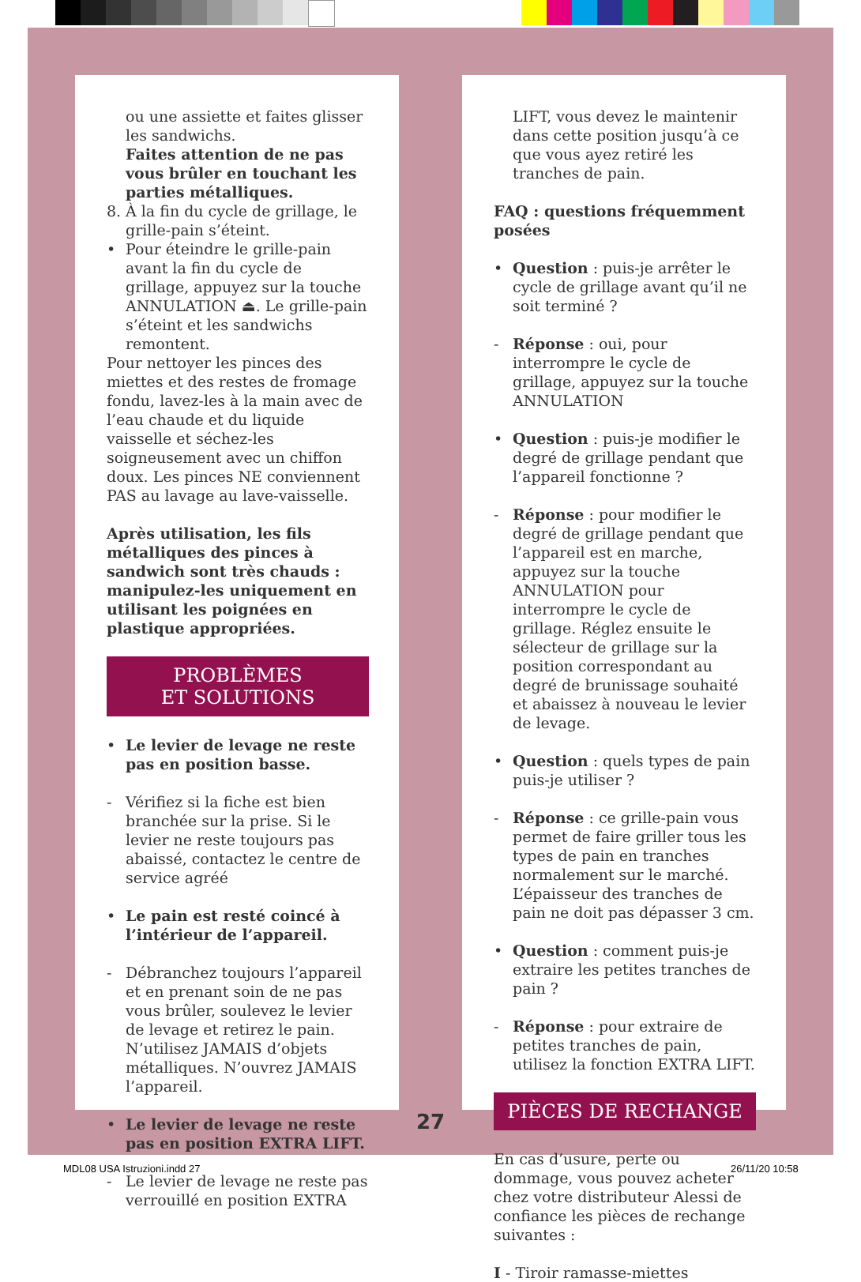ou une assiette et faites glisser les sandwichs.
Faites attention de ne pas vous brûler en touchant les parties métalliques.
8. À la fin du cycle de grillage, le grille-pain s’éteint.
• Pour éteindre le grille-pain avant la fin du cycle de grillage, appuyez sur la touche ANNULATION ⏏. Le grille-pain s’éteint et les sandwichs remontent.
Pour nettoyer les pinces des miettes et des restes de fromage fondu, lavez-les à la main avec de l’eau chaude et du liquide vaisselle et séchez-les soigneusement avec un chiffon doux. Les pinces NE conviennent PAS au lavage au lave-vaisselle.
Après utilisation, les fils métalliques des pinces à sandwich sont très chauds : manipulez-les uniquement en utilisant les poignées en plastique appropriées.
PROBLÈMES
ET SOLUTIONS
• Le levier de levage ne reste pas en position basse.
- Vérifiez si la fiche est bien branchée sur la prise. Si le levier ne reste toujours pas abaissé, contactez le centre de service agréé
• Le pain est resté coincé à l’intérieur de l’appareil.
- Débranchez toujours l’appareil et en prenant soin de ne pas vous brûler, soulevez le levier de levage et retirez le pain. N’utilisez JAMAIS d’objets métalliques. N’ouvrez JAMAIS l’appareil.
• Le levier de levage ne reste pas en position EXTRA LIFT.
- Le levier de levage ne reste pas verrouillé en position EXTRA
LIFT, vous devez le maintenir dans cette position jusqu’à ce que vous ayez retiré les tranches de pain.
FAQ : questions fréquemment posées
• Question : puis-je arrêter le cycle de grillage avant qu’il ne soit terminé ?
- Réponse : oui, pour interrompre le cycle de grillage, appuyez sur la touche ANNULATION
• Question : puis-je modifier le degré de grillage pendant que l’appareil fonctionne ?
- Réponse : pour modifier le degré de grillage pendant que l’appareil est en marche, appuyez sur la touche ANNULATION pour interrompre le cycle de grillage. Réglez ensuite le sélecteur de grillage sur la position correspondant au degré de brunissage souhaité et abaissez à nouveau le levier de levage.
• Question : quels types de pain puis-je utiliser ?
- Réponse : ce grille-pain vous permet de faire griller tous les types de pain en tranches normalement sur le marché. L’épaisseur des tranches de pain ne doit pas dépasser 3 cm.
• Question : comment puis-je extraire les petites tranches de pain ?
- Réponse : pour extraire de petites tranches de pain, utilisez la fonction EXTRA LIFT.
PIÈCES DE RECHANGE
En cas d’usure, perte ou dommage, vous pouvez acheter chez votre distributeur Alessi de confiance les pièces de rechange suivantes :
I - Tiroir ramasse-miettes
27
MDL08 USA Istruzioni.indd 27 26/11/20 10:58